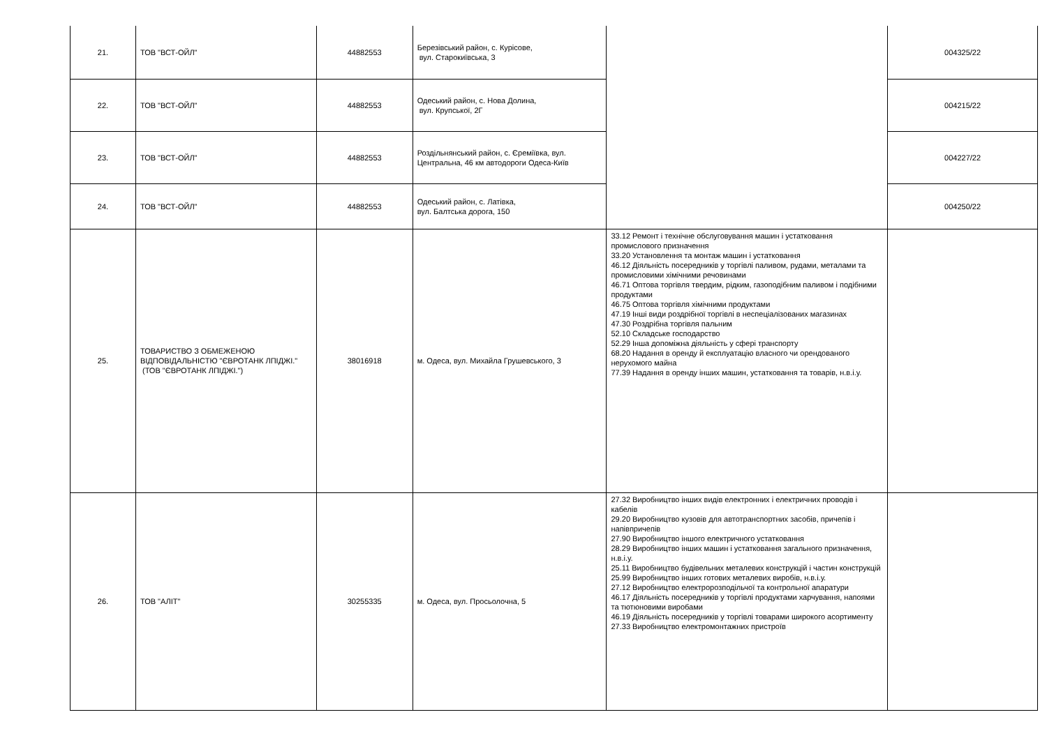| 21. | ТОВ "ВСТ-ОЙЛ" | 44882553 | Березівський район, с. Курісове, вул. Старокиївська, 3 | | 004325/22 |
| 22. | ТОВ "ВСТ-ОЙЛ" | 44882553 | Одеський район, с. Нова Долина, вул. Крупської, 2Г | | 004215/22 |
| 23. | ТОВ "ВСТ-ОЙЛ" | 44882553 | Роздільнянський район, с. Єреміївка, вул. Центральна, 46 км автодороги Одеса-Київ | | 004227/22 |
| 24. | ТОВ "ВСТ-ОЙЛ" | 44882553 | Одеський район, с. Латівка, вул. Балтська дорога, 150 | | 004250/22 |
| 25. | ТОВАРИСТВО З ОБМЕЖЕНОЮ ВІДПОВІДАЛЬНІСТЮ "ЄВРОТАНК ЛПІДЖІ." (ТОВ "ЄВРОТАНК ЛПІДЖІ.") | 38016918 | м. Одеса, вул. Михайла Грушевського, 3 | 33.12 Ремонт і технічне обслуговування машин і устатковання промислового призначення 33.20 Установлення та монтаж машин і устатковання 46.12 Діяльність посередників у торгівлі паливом, рудами, металами та промисловими хімічними речовинами 46.71 Оптова торгівля твердим, рідким, газоподібним паливом і подібними продуктами 46.75 Оптова торгівля хімічними продуктами 47.19 Інші види роздрібної торгівлі в неспеціалізованих магазинах 47.30 Роздрібна торгівля пальним 52.10 Складське господарство 52.29 Інша допоміжна діяльність у сфері транспорту 68.20 Надання в оренду й експлуатацію власного чи орендованого нерухомого майна 77.39 Надання в оренду інших машин, устатковання та товарів, н.в.і.у. | |
| 26. | ТОВ "АЛІТ" | 30255335 | м. Одеса, вул. Просьолочна, 5 | 27.32 Виробництво інших видів електронних і електричних проводів і кабелів 29.20 Виробництво кузовів для автотранспортних засобів, причепів і напівпричепів 27.90 Виробництво іншого електричного устатковання 28.29 Виробництво інших машин і устатковання загального призначення, н.в.і.у. 25.11 Виробництво будівельних металевих конструкцій і частин конструкцій 25.99 Виробництво інших готових металевих виробів, н.в.і.у. 27.12 Виробництво електророзподільчої та контрольної апаратури 46.17 Діяльність посередників у торгівлі продуктами харчування, напоями та тютюновими виробами 46.19 Діяльність посередників у торгівлі товарами широкого асортименту 27.33 Виробництво електромонтажних пристроїв | |